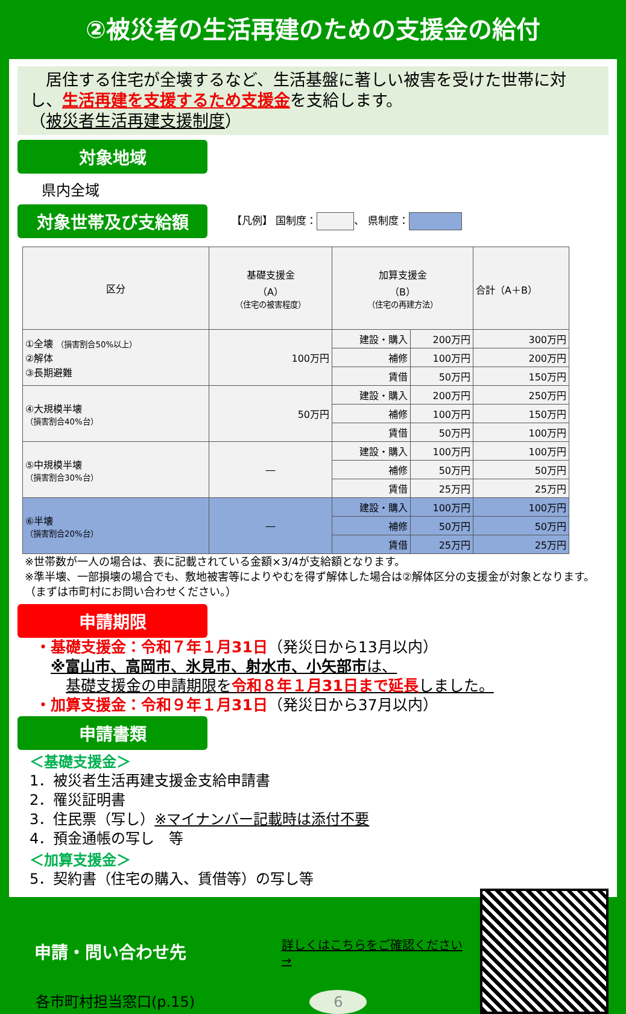②被災者の生活再建のための支援金の給付
　居住する住宅が全壊するなど、生活基盤に著しい被害を受けた世帯に対し、生活再建を支援するため支援金を支給します。
（被災者生活再建支援制度）
対象地域
県内全域
対象世帯及び支給額
【凡例】 国制度： 、 県制度：
| 区分 | 基礎支援金 （A） （住宅の被害程度） | 加算支援金 （B） （住宅の再建方法） | | 合計（A＋B） |
| ①全壊 （損害割合50%以上） ②解体 ③長期避難 | 100万円 | 建設・購入 | 200万円 | 300万円 |
| | | 補修 | 100万円 | 200万円 |
| | | 賃借 | 50万円 | 150万円 |
| ④大規模半壊 （損害割合40%台） | 50万円 | 建設・購入 | 200万円 | 250万円 |
| | | 補修 | 100万円 | 150万円 |
| | | 賃借 | 50万円 | 100万円 |
| ⑤中規模半壊 （損害割合30%台） | ― | 建設・購入 | 100万円 | 100万円 |
| | | 補修 | 50万円 | 50万円 |
| | | 賃借 | 25万円 | 25万円 |
| ⑥半壊 （損害割合20%台） | ― | 建設・購入 | 100万円 | 100万円 |
| | | 補修 | 50万円 | 50万円 |
| | | 賃借 | 25万円 | 25万円 |
※世帯数が一人の場合は、表に記載されている金額×3/4が支給額となります。
※準半壊、一部損壊の場合でも、敷地被害等によりやむを得ず解体した場合は②解体区分の支援金が対象となります。（まずは市町村にお問い合わせください。）
申請期限
・基礎支援金：令和７年１月31日（発災日から13月以内）
　※富山市、高岡市、氷見市、射水市、小矢部市は、
　　基礎支援金の申請期限を令和８年１月31日まで延長しました。
・加算支援金：令和９年１月31日（発災日から37月以内）
申請書類
＜基礎支援金＞
1．被災者生活再建支援金支給申請書
2．罹災証明書
3．住民票（写し）※マイナンバー記載時は添付不要
4．預金通帳の写し　等
＜加算支援金＞
5．契約書（住宅の購入、賃借等）の写し等
申請・問い合わせ先
詳しくはこちらをご確認ください→
各市町村担当窓口(p.15) 6